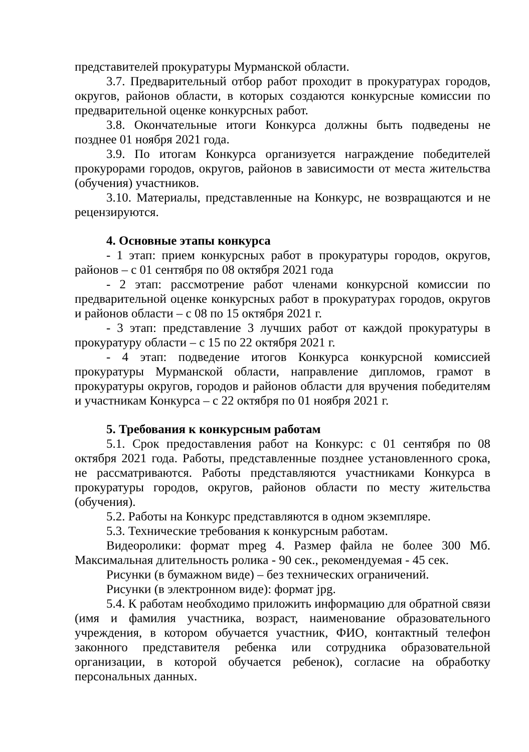представителей прокуратуры Мурманской области.
3.7. Предварительный отбор работ проходит в прокуратурах городов, округов, районов области, в которых создаются конкурсные комиссии по предварительной оценке конкурсных работ.
3.8. Окончательные итоги Конкурса должны быть подведены не позднее 01 ноября 2021 года.
3.9. По итогам Конкурса организуется награждение победителей прокурорами городов, округов, районов в зависимости от места жительства (обучения) участников.
3.10. Материалы, представленные на Конкурс, не возвращаются и не рецензируются.
4. Основные этапы конкурса
- 1 этап: прием конкурсных работ в прокуратуры городов, округов, районов – с 01 сентября по 08 октября 2021 года
- 2 этап: рассмотрение работ членами конкурсной комиссии по предварительной оценке конкурсных работ в прокуратурах городов, округов и районов области – с 08 по 15 октября 2021 г.
- 3 этап: представление 3 лучших работ от каждой прокуратуры в прокуратуру области – с 15 по 22 октября 2021 г.
- 4 этап: подведение итогов Конкурса конкурсной комиссией прокуратуры Мурманской области, направление дипломов, грамот в прокуратуры округов, городов и районов области для вручения победителям и участникам Конкурса – с 22 октября по 01 ноября 2021 г.
5. Требования к конкурсным работам
5.1. Срок предоставления работ на Конкурс: с 01 сентября по 08 октября 2021 года. Работы, представленные позднее установленного срока, не рассматриваются. Работы представляются участниками Конкурса в прокуратуры городов, округов, районов области по месту жительства (обучения).
5.2. Работы на Конкурс представляются в одном экземпляре.
5.3. Технические требования к конкурсным работам.
Видеоролики: формат mpeg 4. Размер файла не более 300 Мб. Максимальная длительность ролика - 90 сек., рекомендуемая - 45 сек.
Рисунки (в бумажном виде) – без технических ограничений.
Рисунки (в электронном виде): формат jpg.
5.4. К работам необходимо приложить информацию для обратной связи (имя и фамилия участника, возраст, наименование образовательного учреждения, в котором обучается участник, ФИО, контактный телефон законного представителя ребенка или сотрудника образовательной организации, в которой обучается ребенок), согласие на обработку персональных данных.